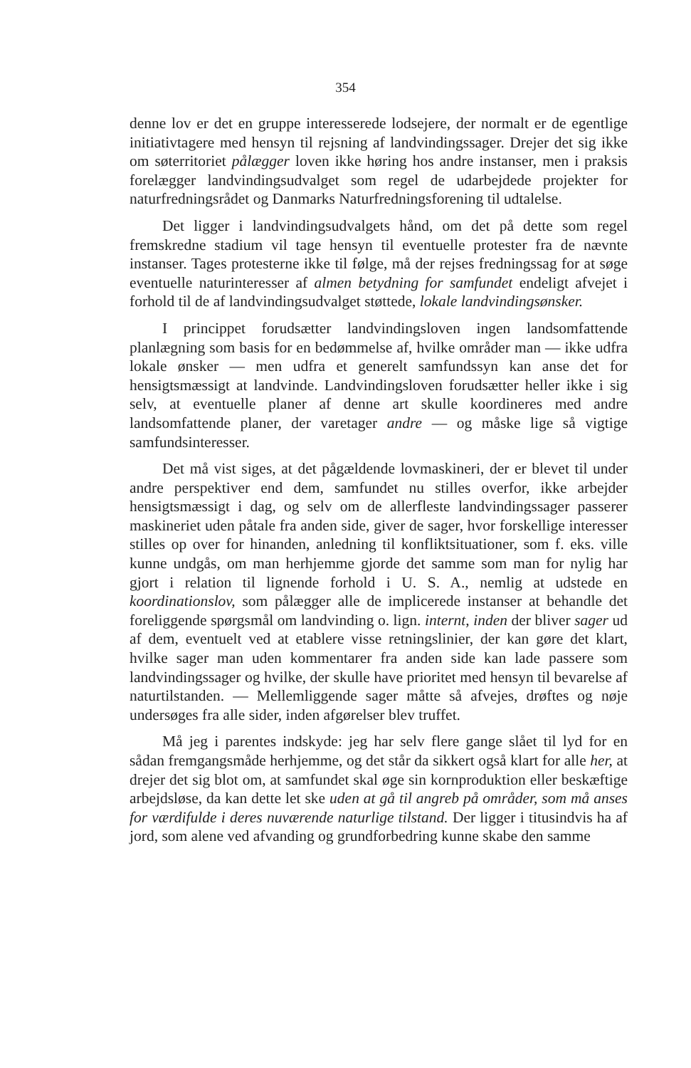354
denne lov er det en gruppe interesserede lodsejere, der normalt er de egentlige initiativtagere med hensyn til rejsning af landvindingssager. Drejer det sig ikke om søterritoriet pålægger loven ikke høring hos andre instanser, men i praksis forelægger landvindingsudvalget som regel de udarbejdede projekter for naturfredningsrådet og Danmarks Naturfredningsforening til udtalelse.
Det ligger i landvindingsudvalgets hånd, om det på dette som regel fremskredne stadium vil tage hensyn til eventuelle protester fra de nævnte instanser. Tages protesterne ikke til følge, må der rejses fredningssag for at søge eventuelle naturinteresser af almen betydning for samfundet endeligt afvejet i forhold til de af landvindingsudvalget støttede, lokale landvindingsønsker.
I princippet forudsætter landvindingsloven ingen landsomfattende planlægning som basis for en bedømmelse af, hvilke områder man — ikke udfra lokale ønsker — men udfra et generelt samfundssyn kan anse det for hensigtsmæssigt at landvinde. Landvindingsloven forudsætter heller ikke i sig selv, at eventuelle planer af denne art skulle koordineres med andre landsomfattende planer, der varetager andre — og måske lige så vigtige samfundsinteresser.
Det må vist siges, at det pågældende lovmaskineri, der er blevet til under andre perspektiver end dem, samfundet nu stilles overfor, ikke arbejder hensigtsmæssigt i dag, og selv om de allerfleste landvindingssager passerer maskineriet uden påtale fra anden side, giver de sager, hvor forskellige interesser stilles op over for hinanden, anledning til konfliktsituationer, som f. eks. ville kunne undgås, om man herhjemme gjorde det samme som man for nylig har gjort i relation til lignende forhold i U. S. A., nemlig at udstede en koordinationslov, som pålægger alle de implicerede instanser at behandle det foreliggende spørgsmål om landvinding o. lign. internt, inden der bliver sager ud af dem, eventuelt ved at etablere visse retningslinier, der kan gøre det klart, hvilke sager man uden kommentarer fra anden side kan lade passere som landvindingssager og hvilke, der skulle have prioritet med hensyn til bevarelse af naturtilstanden. — Mellemliggende sager måtte så afvejes, drøftes og nøje undersøges fra alle sider, inden afgørelser blev truffet.
Må jeg i parentes indskyde: jeg har selv flere gange slået til lyd for en sådan fremgangsmåde herhjemme, og det står da sikkert også klart for alle her, at drejer det sig blot om, at samfundet skal øge sin kornproduktion eller beskæftige arbejdsløse, da kan dette let ske uden at gå til angreb på områder, som må anses for værdifulde i deres nuværende naturlige tilstand. Der ligger i titusindvis ha af jord, som alene ved afvanding og grundforbedring kunne skabe den samme